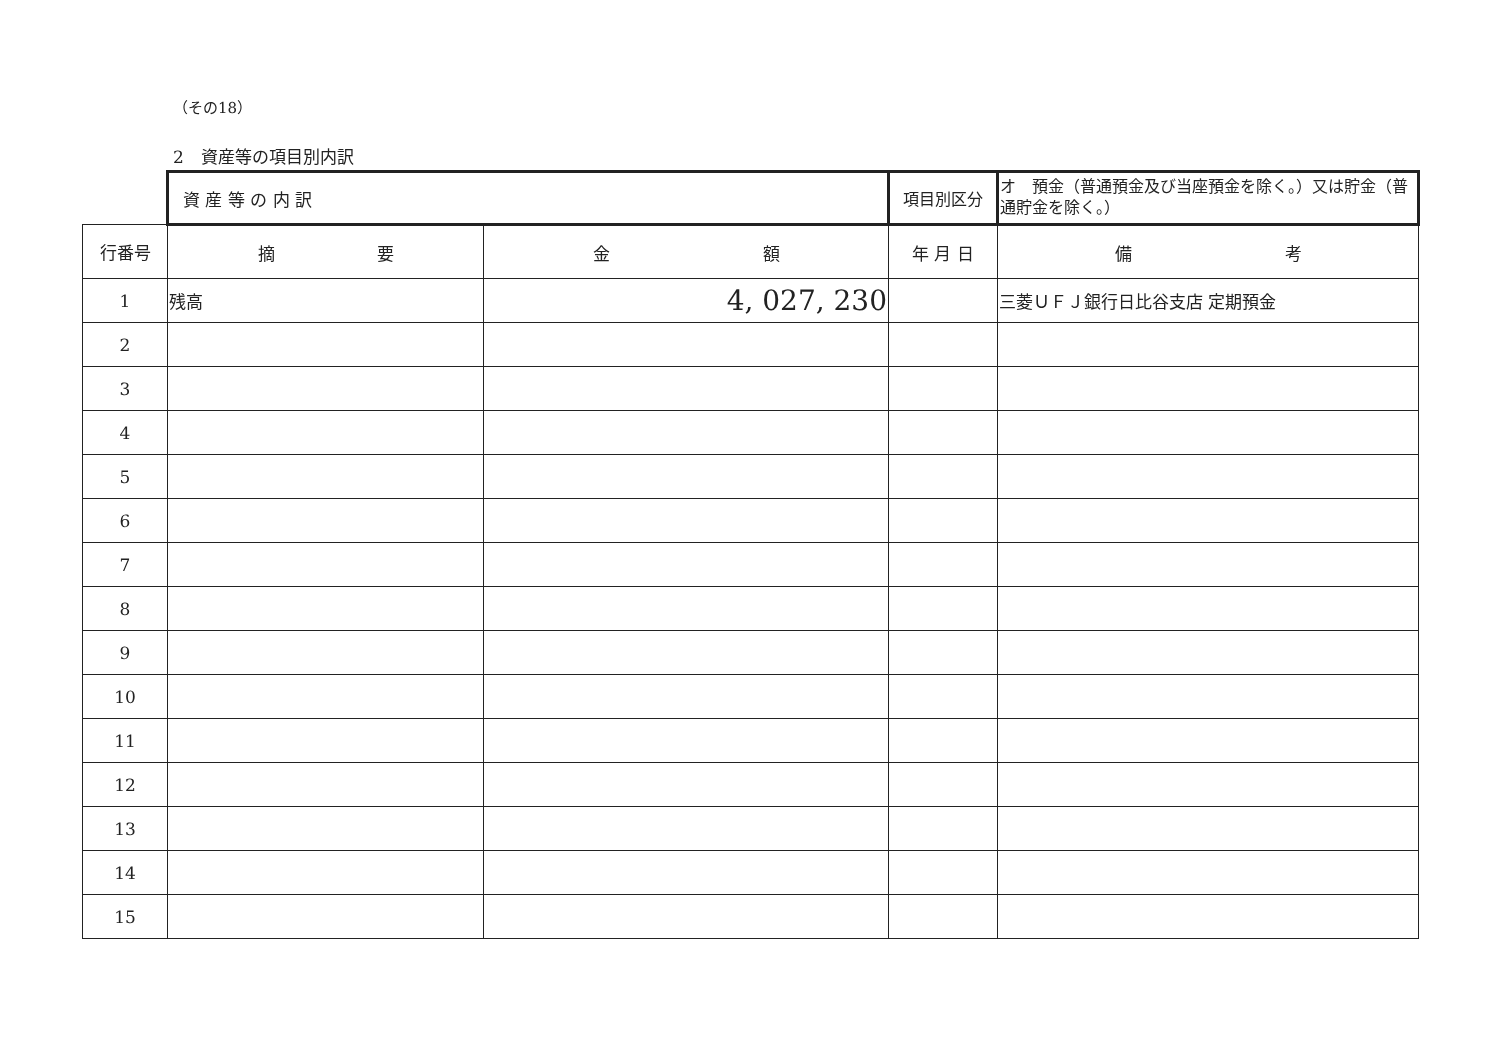（その18）
2　資産等の項目別内訳
| | 資 産 等 の 内 訳 | | 項目別区分 | オ 預金（普通預金及び当座預金を除く。）又は貯金（普通貯金を除く。） |
| 行番号 | 摘 要 | 金 額 | 年 月 日 | 備 考 |
| 1 | 残高 | 4, 027, 230 | | 三菱ＵＦＪ銀行日比谷支店 定期預金 |
| 2 | | | | |
| 3 | | | | |
| 4 | | | | |
| 5 | | | | |
| 6 | | | | |
| 7 | | | | |
| 8 | | | | |
| 9 | | | | |
| 10 | | | | |
| 11 | | | | |
| 12 | | | | |
| 13 | | | | |
| 14 | | | | |
| 15 | | | | |